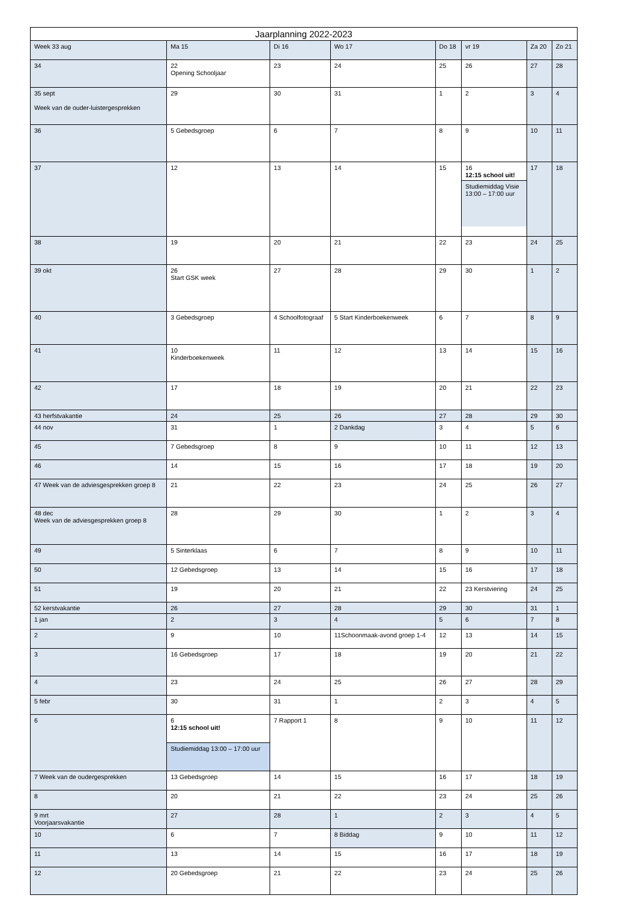| Jaarplanning 2022-2023 | | | | | | | |
| --- | --- | --- | --- | --- | --- | --- | --- |
| Week 33 aug | Ma 15 | Di 16 | Wo 17 | Do 18 | vr 19 | Za 20 | Zo 21 |
| 34 | 22 Opening Schooljaar | 23 | 24 | 25 | 26 | 27 | 28 |
| 35 sept Week van de ouder-luistergesprekken | 29 | 30 | 31 | 1 | 2 | 3 | 4 |
| 36 | 5 Gebedsgroep | 6 | 7 | 8 | 9 | 10 | 11 |
| 37 | 12 | 13 | 14 | 15 | 16 12:15 school uit! Studiemiddag Visie 13:00 – 17:00 uur | 17 | 18 |
| 38 | 19 | 20 | 21 | 22 | 23 | 24 | 25 |
| 39 okt | 26 Start GSK week | 27 | 28 | 29 | 30 | 1 | 2 |
| 40 | 3 Gebedsgroep | 4 Schoolfotograaf | 5 Start Kinderboekenweek | 6 | 7 | 8 | 9 |
| 41 | 10 Kinderboekenweek | 11 | 12 | 13 | 14 | 15 | 16 |
| 42 | 17 | 18 | 19 | 20 | 21 | 22 | 23 |
| 43 herfstvakantie | 24 | 25 | 26 | 27 | 28 | 29 | 30 |
| 44 nov | 31 | 1 | 2 Dankdag | 3 | 4 | 5 | 6 |
| 45 | 7 Gebedsgroep | 8 | 9 | 10 | 11 | 12 | 13 |
| 46 | 14 | 15 | 16 | 17 | 18 | 19 | 20 |
| 47 Week van de adviesgesprekken groep 8 | 21 | 22 | 23 | 24 | 25 | 26 | 27 |
| 48 dec Week van de adviesgesprekken groep 8 | 28 | 29 | 30 | 1 | 2 | 3 | 4 |
| 49 | 5 Sinterklaas | 6 | 7 | 8 | 9 | 10 | 11 |
| 50 | 12 Gebedsgroep | 13 | 14 | 15 | 16 | 17 | 18 |
| 51 | 19 | 20 | 21 | 22 | 23 Kerstviering | 24 | 25 |
| 52 kerstvakantie | 26 | 27 | 28 | 29 | 30 | 31 | 1 |
| 1 jan | 2 | 3 | 4 | 5 | 6 | 7 | 8 |
| 2 | 9 | 10 | 11Schoonmaak-avond groep 1-4 | 12 | 13 | 14 | 15 |
| 3 | 16 Gebedsgroep | 17 | 18 | 19 | 20 | 21 | 22 |
| 4 | 23 | 24 | 25 | 26 | 27 | 28 | 29 |
| 5 febr | 30 | 31 | 1 | 2 | 3 | 4 | 5 |
| 6 | 6 12:15 school uit! Studiemiddag 13:00 – 17:00 uur | 7 Rapport 1 | 8 | 9 | 10 | 11 | 12 |
| 7 Week van de oudergesprekken | 13 Gebedsgroep | 14 | 15 | 16 | 17 | 18 | 19 |
| 8 | 20 | 21 | 22 | 23 | 24 | 25 | 26 |
| 9 mrt Voorjaarsvakantie | 27 | 28 | 1 | 2 | 3 | 4 | 5 |
| 10 | 6 | 7 | 8 Biddag | 9 | 10 | 11 | 12 |
| 11 | 13 | 14 | 15 | 16 | 17 | 18 | 19 |
| 12 | 20 Gebedsgroep | 21 | 22 | 23 | 24 | 25 | 26 |